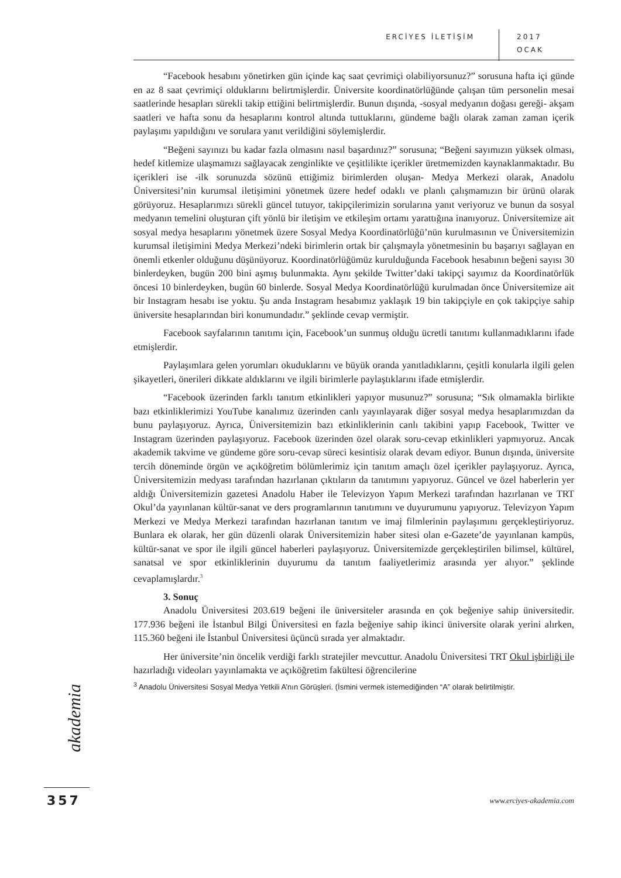ERCİYES İLETİŞİM
2017
OCAK
“Facebook hesabını yönetirken gün içinde kaç saat çevrimiçi olabiliyorsunuz?” sorusuna hafta içi günde en az 8 saat çevrimiçi olduklarını belirtmişlerdir. Üniversite koordinatörlüğünde çalışan tüm personelin mesai saatlerinde hesapları sürekli takip ettiğini belirtmişlerdir. Bunun dışında, -sosyal medyanın doğası gereği- akşam saatleri ve hafta sonu da hesaplarını kontrol altında tuttuklarını, gündeme bağlı olarak zaman zaman içerik paylaşımı yapıldığını ve sorulara yanıt verildiğini söylemişlerdir.
“Beğeni sayınızı bu kadar fazla olmasını nasıl başardınız?” sorusuna; “Beğeni sayımızın yüksek olması, hedef kitlemize ulaşmamızı sağlayacak zenginlikte ve çeşitlilikte içerikler üretmemizden kaynaklanmaktadır. Bu içerikleri ise -ilk sorunuzda sözünü ettiğimiz birimlerden oluşan- Medya Merkezi olarak, Anadolu Üniversitesi’nin kurumsal iletişimini yönetmek üzere hedef odaklı ve planlı çalışmamızın bir ürünü olarak görüyoruz. Hesaplarımızı sürekli güncel tutuyor, takipçilerimizin sorularına yanıt veriyoruz ve bunun da sosyal medyanın temelini oluşturan çift yönlü bir iletişim ve etkileşim ortamı yarattığına inanıyoruz. Üniversitemize ait sosyal medya hesaplarını yönetmek üzere Sosyal Medya Koordinatörlüğü’nün kurulmasının ve Üniversitemizin kurumsal iletişimini Medya Merkezi’ndeki birimlerin ortak bir çalışmayla yönetmesinin bu başarıyı sağlayan en önemli etkenler olduğunu düşünüyoruz. Koordinatörlüğümüz kurulduğunda Facebook hesabının beğeni sayısı 30 binlerdeyken, bugün 200 bini aşmış bulunmakta. Aynı şekilde Twitter’daki takipçi sayımız da Koordinatörlük öncesi 10 binlerdeyken, bugün 60 binlerde. Sosyal Medya Koordinatörlüğü kurulmadan önce Üniversitemize ait bir Instagram hesabı ise yoktu. Şu anda Instagram hesabımız yaklaşık 19 bin takipçiyle en çok takipçiye sahip üniversite hesaplarından biri konumundadır.” şeklinde cevap vermiştir.
Facebook sayfalarının tanıtımı için, Facebook’un sunmuş olduğu ücretli tanıtımı kullanmadıklarını ifade etmişlerdir.
Paylaşımlara gelen yorumları okuduklarını ve büyük oranda yanıtladıklarını, çeşitli konularla ilgili gelen şikayetleri, önerileri dikkate aldıklarını ve ilgili birimlerle paylaştıklarını ifade etmişlerdir.
“Facebook üzerinden farklı tanıtım etkinlikleri yapıyor musunuz?” sorusuna; “Sık olmamakla birlikte bazı etkinliklerimizi YouTube kanalımız üzerinden canlı yayınlayarak diğer sosyal medya hesaplarımızdan da bunu paylaşıyoruz. Ayrıca, Üniversitemizin bazı etkinliklerinin canlı takibini yapıp Facebook, Twitter ve Instagram üzerinden paylaşıyoruz. Facebook üzerinden özel olarak soru-cevap etkinlikleri yapmıyoruz. Ancak akademik takvime ve gündeme göre soru-cevap süreci kesintisiz olarak devam ediyor. Bunun dışında, üniversite tercih döneminde örgün ve açıköğretim bölümlerimiz için tanıtım amaçlı özel içerikler paylaşıyoruz. Ayrıca, Üniversitemizin medyası tarafından hazırlanan çıktıların da tanıtımını yapıyoruz. Güncel ve özel haberlerin yer aldığı Üniversitemizin gazetesi Anadolu Haber ile Televizyon Yapım Merkezi tarafından hazırlanan ve TRT Okul’da yayınlanan kültür-sanat ve ders programlarının tanıtımını ve duyurumunu yapıyoruz. Televizyon Yapım Merkezi ve Medya Merkezi tarafından hazırlanan tanıtım ve imaj filmlerinin paylaşımını gerçekleştiriyoruz. Bunlara ek olarak, her gün düzenli olarak Üniversitemizin haber sitesi olan e-Gazete’de yayınlanan kampüs, kültür-sanat ve spor ile ilgili güncel haberleri paylaşıyoruz. Üniversitemizde gerçekleştirilen bilimsel, kültürel, sanatsal ve spor etkinliklerinin duyurumu da tanıtım faaliyetlerimiz arasında yer alıyor.” şeklinde cevaplamışlardır.<sup>3</sup>
3. Sonuç
Anadolu Üniversitesi 203.619 beğeni ile üniversiteler arasında en çok beğeniye sahip üniversitedir. 177.936 beğeni ile İstanbul Bilgi Üniversitesi en fazla beğeniye sahip ikinci üniversite olarak yerini alırken, 115.360 beğeni ile İstanbul Üniversitesi üçüncü sırada yer almaktadır.
Her üniversite’nin öncelik verdiği farklı stratejiler mevcuttur. Anadolu Üniversitesi TRT Okul işbirliği ile hazırladığı videoları yayınlamakta ve açıköğretim fakültesi öğrencilerine
<sup>3</sup> Anadolu Üniversitesi Sosyal Medya Yetkili A’nın Görüşleri. (İsmini vermek istemediğinden “A” olarak belirtilmiştir.
akademia
357 www.erciyes-akademia.com